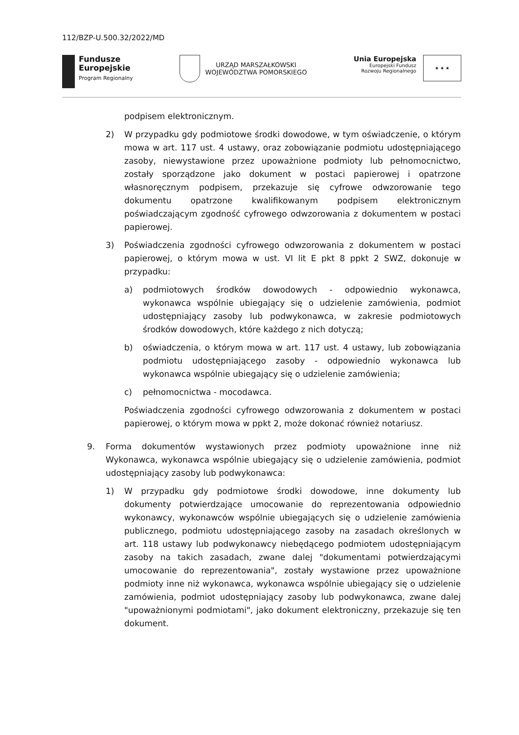112/BZP-U.500.32/2022/MD
Fundusze
Europejskie
Program Regionalny
URZĄD MARSZAŁKOWSKI
WOJEWÓDZTWA POMORSKIEGO
Unia Europejska
Europejski Fundusz
Rozwoju Regionalnego
★ ★ ★
podpisem elektronicznym.
2) W przypadku gdy podmiotowe środki dowodowe, w tym oświadczenie, o którym mowa w art. 117 ust. 4 ustawy, oraz zobowiązanie podmiotu udostępniającego zasoby, niewystawione przez upoważnione podmioty lub pełnomocnictwo, zostały sporządzone jako dokument w postaci papierowej i opatrzone własnoręcznym podpisem, przekazuje się cyfrowe odwzorowanie tego dokumentu opatrzone kwalifikowanym podpisem elektronicznym poświadczającym zgodność cyfrowego odwzorowania z dokumentem w postaci papierowej.
3) Poświadczenia zgodności cyfrowego odwzorowania z dokumentem w postaci papierowej, o którym mowa w ust. VI lit E pkt 8 ppkt 2 SWZ, dokonuje w przypadku:
a) podmiotowych środków dowodowych - odpowiednio wykonawca, wykonawca wspólnie ubiegający się o udzielenie zamówienia, podmiot udostępniający zasoby lub podwykonawca, w zakresie podmiotowych środków dowodowych, które każdego z nich dotyczą;
b) oświadczenia, o którym mowa w art. 117 ust. 4 ustawy, lub zobowiązania podmiotu udostępniającego zasoby - odpowiednio wykonawca lub wykonawca wspólnie ubiegający się o udzielenie zamówienia;
c) pełnomocnictwa - mocodawca.
Poświadczenia zgodności cyfrowego odwzorowania z dokumentem w postaci papierowej, o którym mowa w ppkt 2, może dokonać również notariusz.
9. Forma dokumentów wystawionych przez podmioty upoważnione inne niż Wykonawca, wykonawca wspólnie ubiegający się o udzielenie zamówienia, podmiot udostępniający zasoby lub podwykonawca:
1) W przypadku gdy podmiotowe środki dowodowe, inne dokumenty lub dokumenty potwierdzające umocowanie do reprezentowania odpowiednio wykonawcy, wykonawców wspólnie ubiegających się o udzielenie zamówienia publicznego, podmiotu udostępniającego zasoby na zasadach określonych w art. 118 ustawy lub podwykonawcy niebędącego podmiotem udostępniającym zasoby na takich zasadach, zwane dalej "dokumentami potwierdzającymi umocowanie do reprezentowania", zostały wystawione przez upoważnione podmioty inne niż wykonawca, wykonawca wspólnie ubiegający się o udzielenie zamówienia, podmiot udostępniający zasoby lub podwykonawca, zwane dalej "upoważnionymi podmiotami", jako dokument elektroniczny, przekazuje się ten dokument.